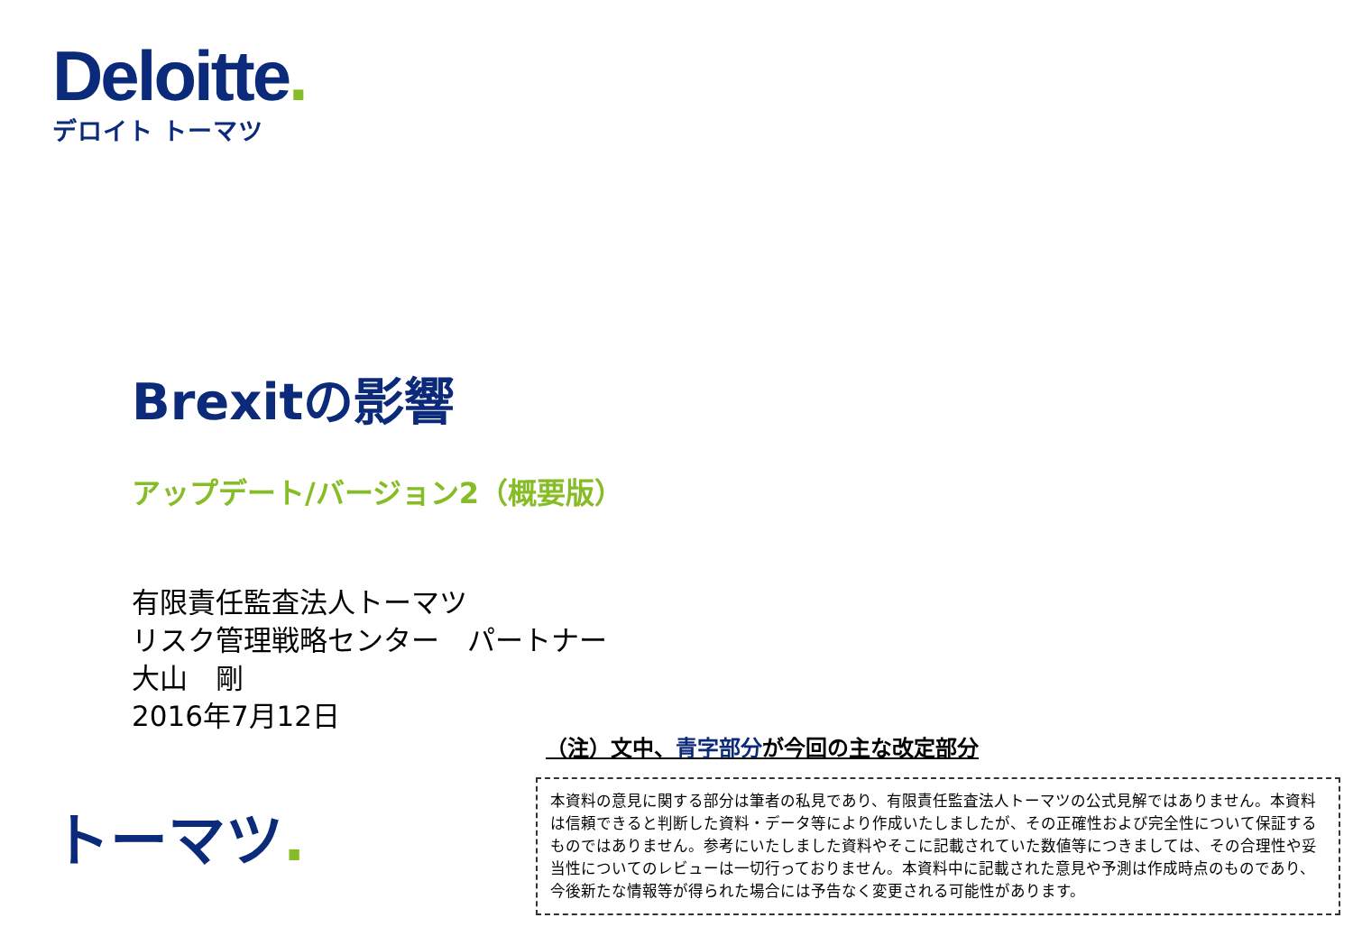Deloitte.
デロイト トーマツ
Brexitの影響
アップデート/バージョン2（概要版）
有限責任監査法人トーマツ
リスク管理戦略センター　パートナー
大山　剛
2016年7月12日
（注）文中、青字部分が今回の主な改定部分
本資料の意見に関する部分は筆者の私見であり、有限責任監査法人トーマツの公式見解ではありません。本資料は信頼できると判断した資料・データ等により作成いたしましたが、その正確性および完全性について保証するものではありません。参考にいたしました資料やそこに記載されていた数値等につきましては、その合理性や妥当性についてのレビューは一切行っておりません。本資料中に記載された意見や予測は作成時点のものであり、今後新たな情報等が得られた場合には予告なく変更される可能性があります。
トーマツ.